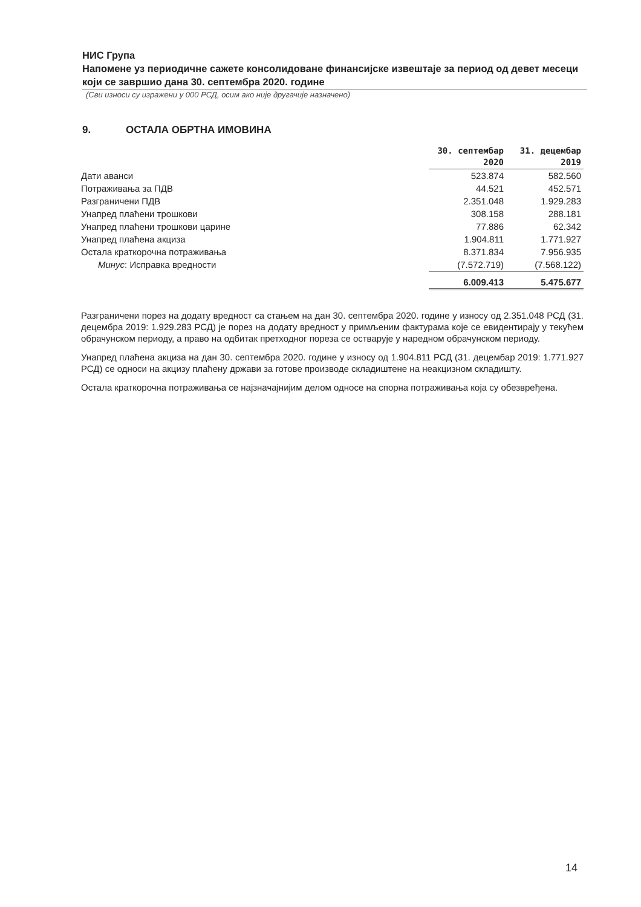НИС Група
Напомене уз периодичне сажете консолидоване финансијске извештаје за период од девет месеци који се завршио дана 30. септембра 2020. године
(Сви износи су изражени у 000 РСД, осим ако није другачије назначено)
9. ОСТАЛА ОБРТНА ИМОВИНА
| | 30. септембар 2020 | 31. децембар 2019 |
| --- | --- | --- |
| Дати аванси | 523.874 | 582.560 |
| Потраживања за ПДВ | 44.521 | 452.571 |
| Разграничени ПДВ | 2.351.048 | 1.929.283 |
| Унапред плаћени трошкови | 308.158 | 288.181 |
| Унапред плаћени трошкови царине | 77.886 | 62.342 |
| Унапред плаћена акциза | 1.904.811 | 1.771.927 |
| Остала краткорочна потраживања | 8.371.834 | 7.956.935 |
| Минус : Исправка вредности | (7.572.719) | (7.568.122) |
| | 6.009.413 | 5.475.677 |
Разграничени порез на додату вредност са стањем на дан 30. септембра 2020. године у износу од 2.351.048 РСД (31. децембра 2019: 1.929.283 РСД) је порез на додату вредност у примљеним фактурама које се евидентирају у текућем обрачунском периоду, а право на одбитак претходног пореза се остварује у наредном обрачунском периоду.
Унапред плаћена акциза на дан 30. септембра 2020. године у износу од 1.904.811 РСД (31. децембар 2019: 1.771.927 РСД) се односи на акцизу плаћену држави за готове производе складиштене на неакцизном складишту.
Остала краткорочна потраживања се најзначајнијим делом односе на спорна потраживања која су обезвређена.
14